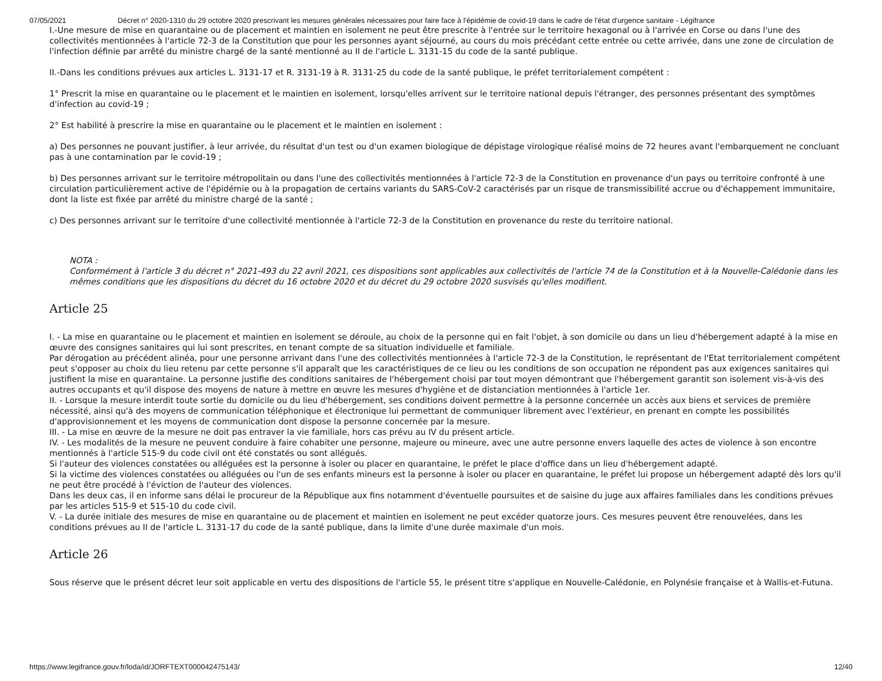07/05/2021 Décret n° 2020-1310 du 29 octobre 2020 prescrivant les mesures générales nécessaires pour faire face à l'épidémie de covid-19 dans le cadre de l'état d'urgence sanitaire - Légifrance
I.-Une mesure de mise en quarantaine ou de placement et maintien en isolement ne peut être prescrite à l'entrée sur le territoire hexagonal ou à l'arrivée en Corse ou dans l'une des collectivités mentionnées à l'article 72-3 de la Constitution que pour les personnes ayant séjourné, au cours du mois précédant cette entrée ou cette arrivée, dans une zone de circulation de l'infection définie par arrêté du ministre chargé de la santé mentionné au II de l'article L. 3131-15 du code de la santé publique.
II.-Dans les conditions prévues aux articles L. 3131-17 et R. 3131-19 à R. 3131-25 du code de la santé publique, le préfet territorialement compétent :
1° Prescrit la mise en quarantaine ou le placement et le maintien en isolement, lorsqu'elles arrivent sur le territoire national depuis l'étranger, des personnes présentant des symptômes d'infection au covid-19 ;
2° Est habilité à prescrire la mise en quarantaine ou le placement et le maintien en isolement :
a) Des personnes ne pouvant justifier, à leur arrivée, du résultat d'un test ou d'un examen biologique de dépistage virologique réalisé moins de 72 heures avant l'embarquement ne concluant pas à une contamination par le covid-19 ;
b) Des personnes arrivant sur le territoire métropolitain ou dans l'une des collectivités mentionnées à l'article 72-3 de la Constitution en provenance d'un pays ou territoire confronté à une circulation particulièrement active de l'épidémie ou à la propagation de certains variants du SARS-CoV-2 caractérisés par un risque de transmissibilité accrue ou d'échappement immunitaire, dont la liste est fixée par arrêté du ministre chargé de la santé ;
c) Des personnes arrivant sur le territoire d'une collectivité mentionnée à l'article 72-3 de la Constitution en provenance du reste du territoire national.
NOTA :
Conformément à l'article 3 du décret n° 2021-493 du 22 avril 2021, ces dispositions sont applicables aux collectivités de l'article 74 de la Constitution et à la Nouvelle-Calédonie dans les mêmes conditions que les dispositions du décret du 16 octobre 2020 et du décret du 29 octobre 2020 susvisés qu'elles modifient.
Article 25
I. - La mise en quarantaine ou le placement et maintien en isolement se déroule, au choix de la personne qui en fait l'objet, à son domicile ou dans un lieu d'hébergement adapté à la mise en œuvre des consignes sanitaires qui lui sont prescrites, en tenant compte de sa situation individuelle et familiale.
Par dérogation au précédent alinéa, pour une personne arrivant dans l'une des collectivités mentionnées à l'article 72-3 de la Constitution, le représentant de l'Etat territorialement compétent peut s'opposer au choix du lieu retenu par cette personne s'il apparaît que les caractéristiques de ce lieu ou les conditions de son occupation ne répondent pas aux exigences sanitaires qui justifient la mise en quarantaine. La personne justifie des conditions sanitaires de l'hébergement choisi par tout moyen démontrant que l'hébergement garantit son isolement vis-à-vis des autres occupants et qu'il dispose des moyens de nature à mettre en œuvre les mesures d'hygiène et de distanciation mentionnées à l'article 1er.
II. - Lorsque la mesure interdit toute sortie du domicile ou du lieu d'hébergement, ses conditions doivent permettre à la personne concernée un accès aux biens et services de première nécessité, ainsi qu'à des moyens de communication téléphonique et électronique lui permettant de communiquer librement avec l'extérieur, en prenant en compte les possibilités d'approvisionnement et les moyens de communication dont dispose la personne concernée par la mesure.
III. - La mise en œuvre de la mesure ne doit pas entraver la vie familiale, hors cas prévu au IV du présent article.
IV. - Les modalités de la mesure ne peuvent conduire à faire cohabiter une personne, majeure ou mineure, avec une autre personne envers laquelle des actes de violence à son encontre mentionnés à l'article 515-9 du code civil ont été constatés ou sont allégués.
Si l'auteur des violences constatées ou alléguées est la personne à isoler ou placer en quarantaine, le préfet le place d'office dans un lieu d'hébergement adapté.
Si la victime des violences constatées ou alléguées ou l'un de ses enfants mineurs est la personne à isoler ou placer en quarantaine, le préfet lui propose un hébergement adapté dès lors qu'il ne peut être procédé à l'éviction de l'auteur des violences.
Dans les deux cas, il en informe sans délai le procureur de la République aux fins notamment d'éventuelle poursuites et de saisine du juge aux affaires familiales dans les conditions prévues par les articles 515-9 et 515-10 du code civil.
V. - La durée initiale des mesures de mise en quarantaine ou de placement et maintien en isolement ne peut excéder quatorze jours. Ces mesures peuvent être renouvelées, dans les conditions prévues au II de l'article L. 3131-17 du code de la santé publique, dans la limite d'une durée maximale d'un mois.
Article 26
Sous réserve que le présent décret leur soit applicable en vertu des dispositions de l'article 55, le présent titre s'applique en Nouvelle-Calédonie, en Polynésie française et à Wallis-et-Futuna.
https://www.legifrance.gouv.fr/loda/id/JORFTEXT000042475143/ 12/40